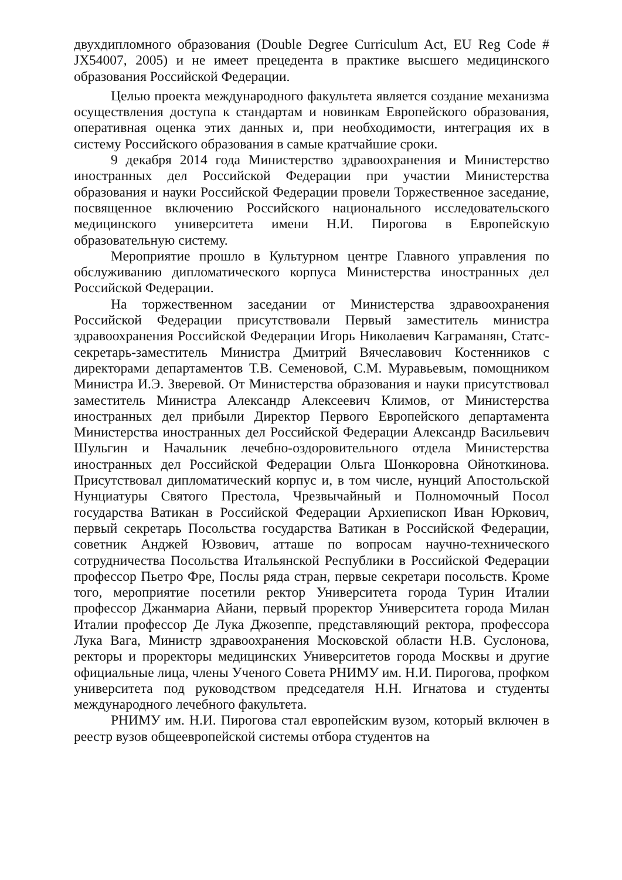двухдипломного образования (Double Degree Curriculum Act, EU Reg Code # JX54007, 2005) и не имеет прецедента в практике высшего медицинского образования Российской Федерации.
Целью проекта международного факультета является создание механизма осуществления доступа к стандартам и новинкам Европейского образования, оперативная оценка этих данных и, при необходимости, интеграция их в систему Российского образования в самые кратчайшие сроки.
9 декабря 2014 года Министерство здравоохранения и Министерство иностранных дел Российской Федерации при участии Министерства образования и науки Российской Федерации провели Торжественное заседание, посвященное включению Российского национального исследовательского медицинского университета имени Н.И. Пирогова в Европейскую образовательную систему.
Мероприятие прошло в Культурном центре Главного управления по обслуживанию дипломатического корпуса Министерства иностранных дел Российской Федерации.
На торжественном заседании от Министерства здравоохранения Российской Федерации присутствовали Первый заместитель министра здравоохранения Российской Федерации Игорь Николаевич Каграманян, Статс-секретарь-заместитель Министра Дмитрий Вячеславович Костенников с директорами департаментов Т.В. Семеновой, С.М. Муравьевым, помощником Министра И.Э. Зверевой. От Министерства образования и науки присутствовал заместитель Министра Александр Алексеевич Климов, от Министерства иностранных дел прибыли Директор Первого Европейского департамента Министерства иностранных дел Российской Федерации Александр Васильевич Шульгин и Начальник лечебно-оздоровительного отдела Министерства иностранных дел Российской Федерации Ольга Шонкоровна Ойноткинова. Присутствовал дипломатический корпус и, в том числе, нунций Апостольской Нунциатуры Святого Престола, Чрезвычайный и Полномочный Посол государства Ватикан в Российской Федерации Архиепископ Иван Юркович, первый секретарь Посольства государства Ватикан в Российской Федерации, советник Анджей Юзвович, атташе по вопросам научно-технического сотрудничества Посольства Итальянской Республики в Российской Федерации профессор Пьетро Фре, Послы ряда стран, первые секретари посольств. Кроме того, мероприятие посетили ректор Университета города Турин Италии профессор Джанмариа Айани, первый проректор Университета города Милан Италии профессор Де Лука Джозеппе, представляющий ректора, профессора Лука Вага, Министр здравоохранения Московской области Н.В. Суслонова, ректоры и проректоры медицинских Университетов города Москвы и другие официальные лица, члены Ученого Совета РНИМУ им. Н.И. Пирогова, профком университета под руководством председателя Н.Н. Игнатова и студенты международного лечебного факультета.
РНИМУ им. Н.И. Пирогова стал европейским вузом, который включен в реестр вузов общеевропейской системы отбора студентов на